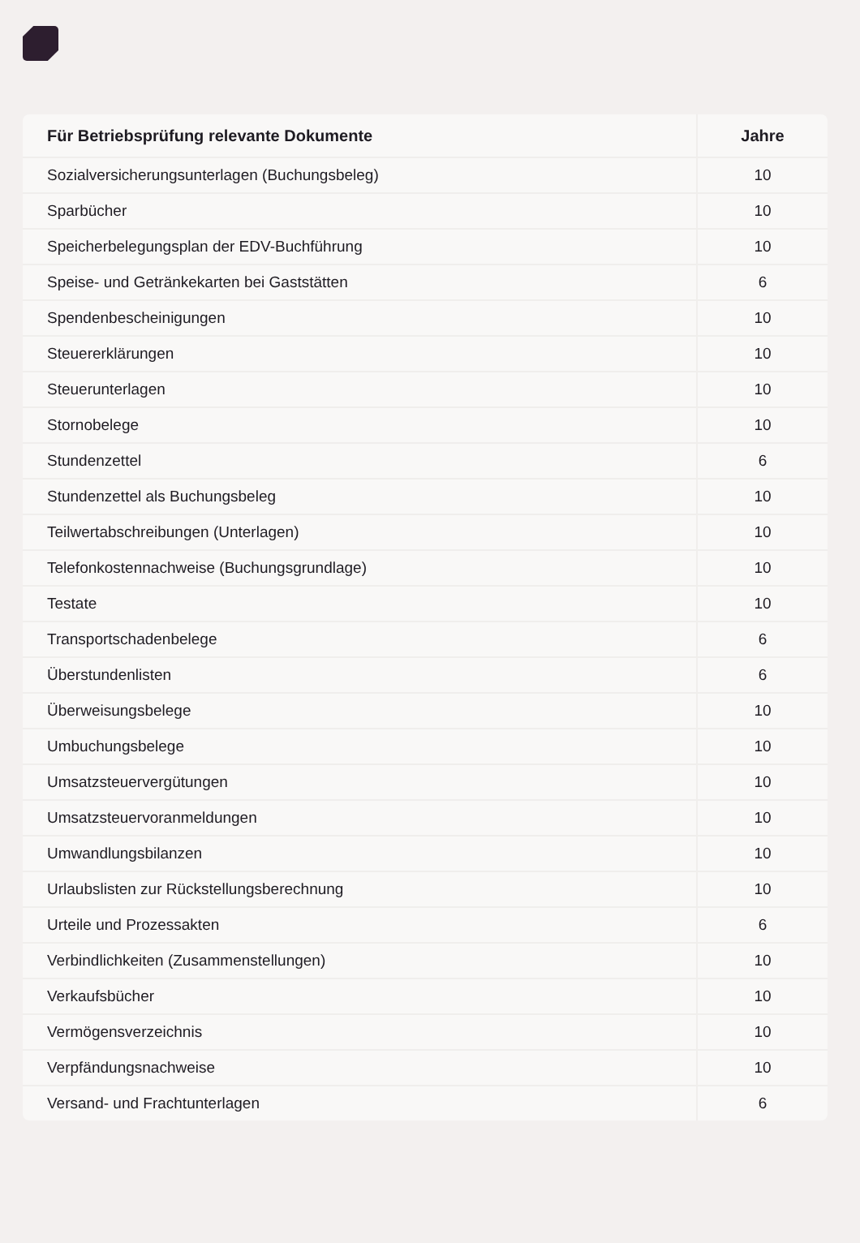| Für Betriebsprüfung relevante Dokumente | Jahre |
| --- | --- |
| Sozialversicherungsunterlagen (Buchungsbeleg) | 10 |
| Sparbücher | 10 |
| Speicherbelegungsplan der EDV-Buchführung | 10 |
| Speise- und Getränkekarten bei Gaststätten | 6 |
| Spendenbescheinigungen | 10 |
| Steuererklärungen | 10 |
| Steuerunterlagen | 10 |
| Stornobelege | 10 |
| Stundenzettel | 6 |
| Stundenzettel als Buchungsbeleg | 10 |
| Teilwertabschreibungen (Unterlagen) | 10 |
| Telefonkostennachweise (Buchungsgrundlage) | 10 |
| Testate | 10 |
| Transportschadenbelege | 6 |
| Überstundenlisten | 6 |
| Überweisungsbelege | 10 |
| Umbuchungsbelege | 10 |
| Umsatzsteuervergütungen | 10 |
| Umsatzsteuervoranmeldungen | 10 |
| Umwandlungsbilanzen | 10 |
| Urlaubslisten zur Rückstellungsberechnung | 10 |
| Urteile und Prozessakten | 6 |
| Verbindlichkeiten (Zusammenstellungen) | 10 |
| Verkaufsbücher | 10 |
| Vermögensverzeichnis | 10 |
| Verpfändungsnachweise | 10 |
| Versand- und Frachtunterlagen | 6 |